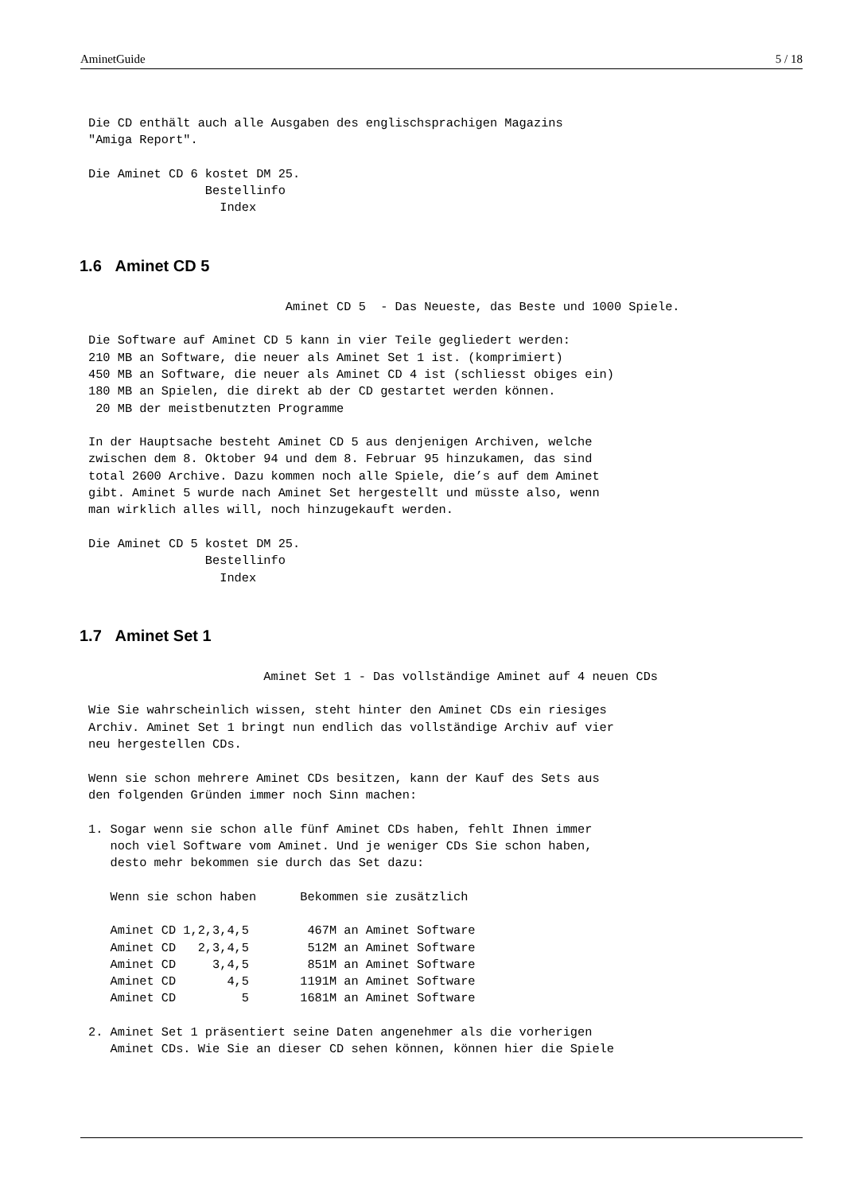AminetGuide 5 / 18
Die CD enthält auch alle Ausgaben des englischsprachigen Magazins
"Amiga Report".

Die Aminet CD 6 kostet DM 25.
                Bestellinfo
                  Index
1.6 Aminet CD 5
                           Aminet CD 5  - Das Neueste, das Beste und 1000 Spiele.

Die Software auf Aminet CD 5 kann in vier Teile gegliedert werden:
210 MB an Software, die neuer als Aminet Set 1 ist. (komprimiert)
450 MB an Software, die neuer als Aminet CD 4 ist (schliesst obiges ein)
180 MB an Spielen, die direkt ab der CD gestartet werden können.
 20 MB der meistbenutzten Programme

In der Hauptsache besteht Aminet CD 5 aus denjenigen Archiven, welche
zwischen dem 8. Oktober 94 und dem 8. Februar 95 hinzukamen, das sind
total 2600 Archive. Dazu kommen noch alle Spiele, die’s auf dem Aminet
gibt. Aminet 5 wurde nach Aminet Set hergestellt und müsste also, wenn
man wirklich alles will, noch hinzugekauft werden.

Die Aminet CD 5 kostet DM 25.
                Bestellinfo
                  Index
1.7 Aminet Set 1
                        Aminet Set 1 - Das vollständige Aminet auf 4 neuen CDs

Wie Sie wahrscheinlich wissen, steht hinter den Aminet CDs ein riesiges
Archiv. Aminet Set 1 bringt nun endlich das vollständige Archiv auf vier
neu hergestellen CDs.

Wenn sie schon mehrere Aminet CDs besitzen, kann der Kauf des Sets aus
den folgenden Gründen immer noch Sinn machen:

1. Sogar wenn sie schon alle fünf Aminet CDs haben, fehlt Ihnen immer
   noch viel Software vom Aminet. Und je weniger CDs Sie schon haben,
   desto mehr bekommen sie durch das Set dazu:

   Wenn sie schon haben      Bekommen sie zusätzlich

   Aminet CD 1,2,3,4,5        467M an Aminet Software
   Aminet CD   2,3,4,5        512M an Aminet Software
   Aminet CD     3,4,5        851M an Aminet Software
   Aminet CD       4,5       1191M an Aminet Software
   Aminet CD         5       1681M an Aminet Software

2. Aminet Set 1 präsentiert seine Daten angenehmer als die vorherigen
   Aminet CDs. Wie Sie an dieser CD sehen können, können hier die Spiele